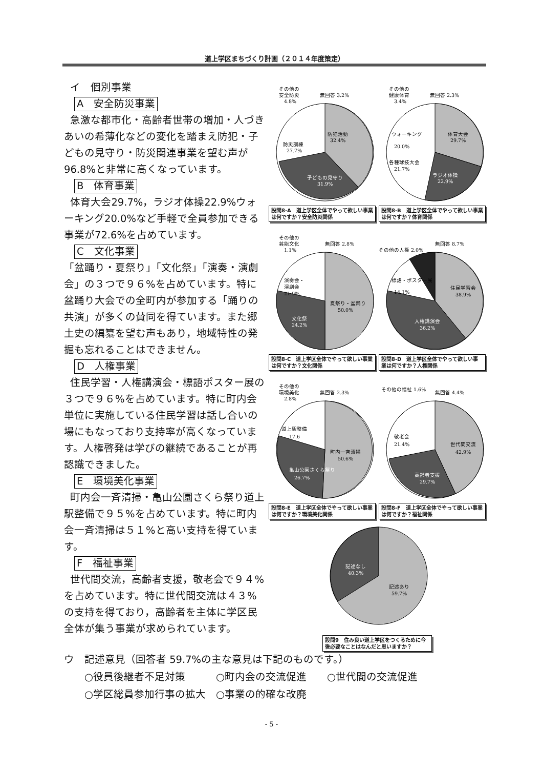道上学区まちづくり計画（２０１４年度策定）
イ　個別事業
A　安全防災事業
急激な都市化・高齢者世帯の増加・人づきあいの希薄化などの変化を踏まえ防犯・子どもの見守り・防災関連事業を望む声が96.8%と非常に高くなっています。
B　体育事業
体育大会29.7%，ラジオ体操22.9%ウォーキング20.0%など手軽で全員参加できる事業が72.6%を占めています。
C　文化事業
「盆踊り・夏祭り」「文化祭」「演奏・演劇会」の３つで９６%を占めています。特に盆踊り大会での全町内が参加する「踊りの共演」が多くの賛同を得ています。また郷土史の編纂を望む声もあり，地域特性の発掘も忘れることはできません。
D　人権事業
住民学習・人権講演会・標語ポスター展の３つで９６%を占めています。特に町内会単位に実施している住民学習は話し合いの場にもなっており支持率が高くなっています。人権啓発は学びの継続であることが再認識できました。
E　環境美化事業
町内会一斉清掃・亀山公園さくら祭り道上駅整備で９５%を占めています。特に町内会一斉清掃は５１%と高い支持を得ています。
F　福祉事業
世代間交流，高齢者支援，敬老会で９４%を占めています。特に世代間交流は４３%の支持を得ており，高齢者を主体に学区民全体が集う事業が求められています。
その他の
安全防災
4.8%
無回答 3.2%
防犯活動
32.4%
防災訓練
27.7%
子どもの見守り
31.9%
設問8-A　道上学区全体でやって欲しい事業は何ですか？安全防災関係
その他の
健康体育
3.4%
無回答 2.3%
体育大会
29.7%
ウォーキング
20.0%
各種球技大会
21.7%
ラジオ体操
22.9%
設問8-B　道上学区全体でやって欲しい事業は何ですか？体育関係
その他の
芸能文化
1.1%
無回答 2.8%
演奏会・
演劇会
21.9%
夏祭り・盆踊り
50.0%
文化祭
24.2%
設問8-C　道上学区全体でやって欲しい事業は何ですか？文化関係
その他の人権 2.0%
無回答 8.7%
標語・ポスター展
14.1%
住民学習会
38.9%
人権講演会
36.2%
設問8-D　道上学区全体でやって欲しい事業は何ですか？人権関係
その他の
環境美化
2.8%
無回答 2.3%
道上駅整備
17.6
町内一斉清掃
50.6%
亀山公園さくら祭り
26.7%
設問8-E　道上学区全体でやって欲しい事業は何ですか？環境美化関係
その他の福祉 1.6%
無回答 4.4%
敬老会
21.4%
世代間交流
42.9%
高齢者支援
29.7%
設問8-F　道上学区全体でやって欲しい事業は何ですか？福祉関係
記述なし
40.3%
記述あり
59.7%
設問9　住み良い道上学区をつくるために今後必要なことはなんだと思いますか？
ウ　記述意見（回答者 59.7%の主な意見は下記のものです。）
○役員後継者不足対策　　　○町内会の交流促進　　○世代間の交流促進
○学区総員参加行事の拡大　○事業の的確な改廃
- 5 -